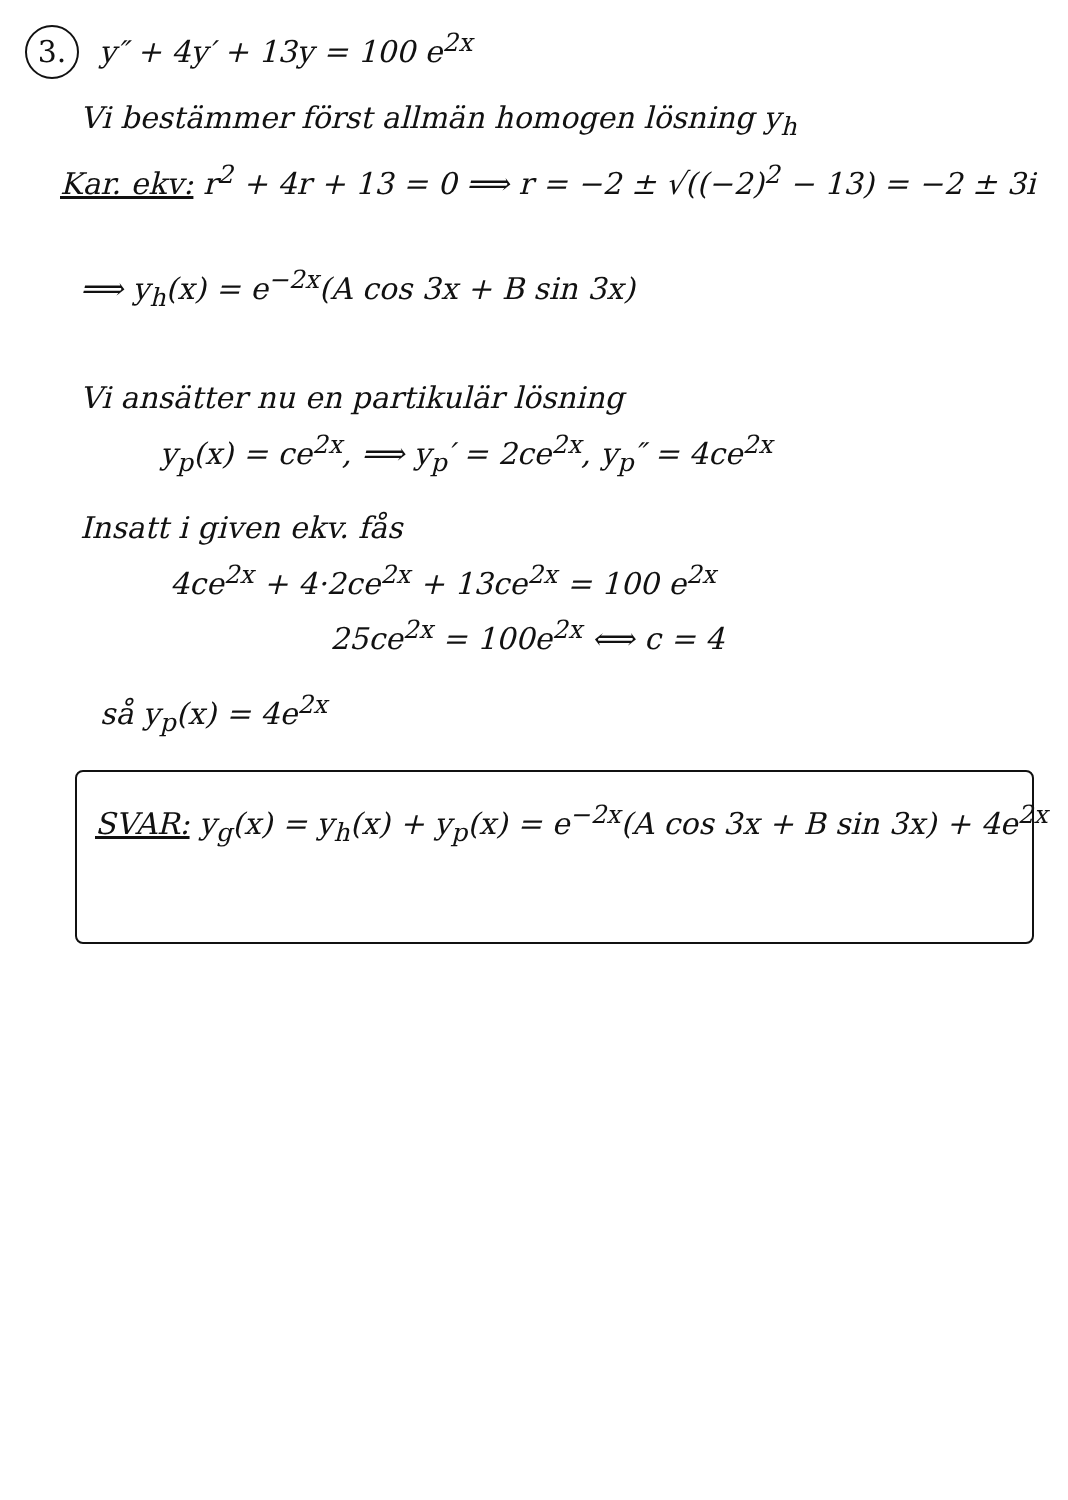3. y″ + 4y′ + 13y = 100 e<sup>2x</sup>
Vi bestämmer först allmän homogen lösning y<sub>h</sub>
Kar. ekv: r<sup>2</sup> + 4r + 13 = 0 ⟹ r = −2 ± √((−2)<sup>2</sup> − 13) = −2 ± 3i
⟹ y<sub>h</sub>(x) = e<sup>−2x</sup>(A cos 3x + B sin 3x)
Vi ansätter nu en partikulär lösning
y<sub>p</sub>(x) = ce<sup>2x</sup>, ⟹ y<sub>p</sub>′ = 2ce<sup>2x</sup>, y<sub>p</sub>″ = 4ce<sup>2x</sup>
Insatt i given ekv. fås
4ce<sup>2x</sup> + 4·2ce<sup>2x</sup> + 13ce<sup>2x</sup> = 100 e<sup>2x</sup>
25ce<sup>2x</sup> = 100e<sup>2x</sup> ⟺ c = 4
så y<sub>p</sub>(x) = 4e<sup>2x</sup>
SVAR: y<sub>g</sub>(x) = y<sub>h</sub>(x) + y<sub>p</sub>(x) = e<sup>−2x</sup>(A cos 3x + B sin 3x) + 4e<sup>2x</sup>